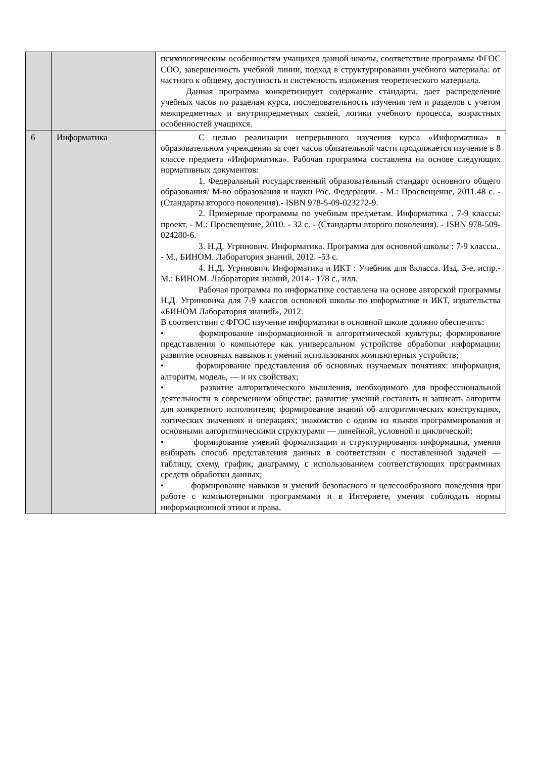| | | психологическим особенностям учащихся данной школы, соответствие программы ФГОС СОО, завершенность учебной линии, подход в структурировании учебного материала: от частного к общему, доступность и системность изложения теоретического материала. Данная программа конкретизирует содержание стандарта, дает распределение учебных часов по разделам курса, последовательность изучения тем и разделов с учетом межпредметных и внутрипредметных связей, логики учебного процесса, возрастных особенностей учащихся. |
| 6 | Информатика | С целью реализации непрерывного изучения курса «Информатика» в образовательном учреждении за счет часов обязательной части продолжается изучение в 8 классе предмета «Информатика». Рабочая программа составлена на основе следующих нормативных документов: 1. Федеральный государственный образовательный стандарт основного общего образования/ М-во образования и науки Рос. Федерации. - М.: Просвещение, 2011.48 с. - (Стандарты второго поколения).- ISBN 978-5-09-023272-9. 2. Примерные программы по учебным предметам. Информатика . 7-9 классы: проект. - М.: Просвещение, 2010. - 32 с. - (Стандарты второго поколения). - ISBN 978-509-024280-6. 3. Н.Д. Угринович. Информатика. Программа для основной школы : 7-9 классы.. - М., БИНОМ. Лаборатория знаний, 2012. -53 с. 4. Н.Д. Угринович. Информатика и ИКТ : Учебник для 8класса. Изд. 3-е, испр.- М.: БИНОМ. Лаборатория знаний, 2014.- 178 с., илл. Рабочая программа по информатике составлена на основе авторской программы Н.Д. Угриновича для 7-9 классов основной школы по информатике и ИКТ, издательства «БИНОМ Лаборатория знаний», 2012. В соответствии с ФГОС изучение информатики в основной школе должно обеспечить: • формирование информационной и алгоритмической культуры; формирование представления о компьютере как универсальном устройстве обработки информации; развитие основных навыков и умений использования компьютерных устройств; • формирование представления об основных изучаемых понятиях: информация, алгоритм, модель, — и их свойствах; • развитие алгоритмического мышления, необходимого для профессиональной деятельности в современном обществе; развитие умений составить и записать алгоритм для конкретного исполнителя; формирование знаний об алгоритмических конструкциях, логических значениях и операциях; знакомство с одним из языков программирования и основными алгоритмическими структурами — линейной, условной и циклической; • формирование умений формализации и структурирования информации, умения выбирать способ представления данных в соответствии с поставленной задачей — таблицу, схему, график, диаграмму, с использованием соответствующих программных средств обработки данных; • формирование навыков и умений безопасного и целесообразного поведения при работе с компьютерными программами и в Интернете, умения соблюдать нормы информационной этики и права. |